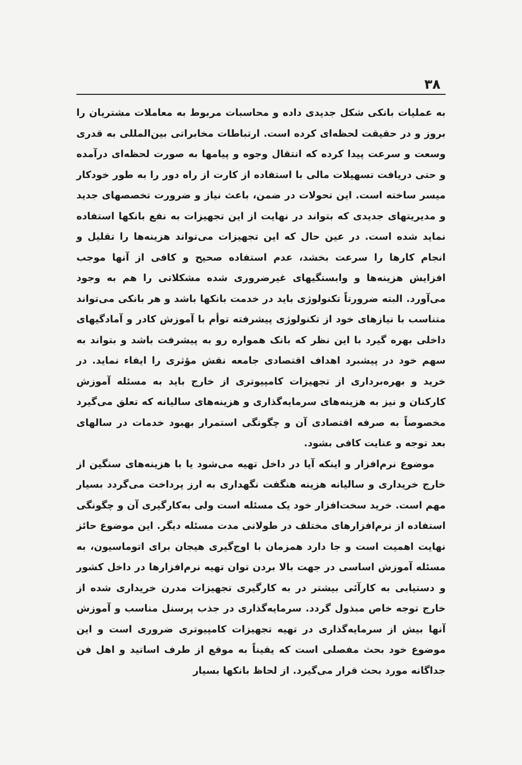۳۸
به عملیات بانکی شکل جدیدی داده و محاسبات مربوط به معاملات مشتریان را بروز و در حقیقت لحظه‌ای کرده است. ارتباطات مخابراتی بین‌المللی به قدری وسعت و سرعت پیدا کرده که انتقال وجوه و پیامها به صورت لحظه‌ای درآمده و حتی دریافت تسهیلات مالی با استفاده از کارت از راه دور را به طور خودکار میسر ساخته است. این تحولات در ضمن، باعث نیاز و ضرورت تخصصهای جدید و مدیریتهای جدیدی که بتواند در نهایت از این تجهیزات به نفع بانکها استفاده نماید شده است. در عین حال که این تجهیزات می‌تواند هزینه‌ها را تقلیل و انجام کارها را سرعت بخشد، عدم استفاده صحیح و کافی از آنها موجب افزایش هزینه‌ها و وابستگیهای غیرضروری شده مشکلاتی را هم به وجود می‌آورد. البته ضرورتاً تکنولوژی باید در خدمت بانکها باشد و هر بانکی می‌تواند متناسب با نیازهای خود از تکنولوژی پیشرفته توأم با آموزش کادر و آمادگیهای داخلی بهره گیرد با این نظر که بانک همواره رو به پیشرفت باشد و بتواند به سهم خود در پیشبرد اهداف اقتصادی جامعه نقش مؤثری را ایفاء نماید. در خرید و بهره‌برداری از تجهیزات کامپیوتری از خارج باید به مسئله آموزش کارکنان و نیز به هزینه‌های سرمایه‌گذاری و هزینه‌های سالیانه که تعلق می‌گیرد مخصوصاً به صرفه اقتصادی آن و چگونگی استمرار بهبود خدمات در سالهای بعد توجه و عنایت کافی بشود.
موضوع نرم‌افزار و اینکه آیا در داخل تهیه می‌شود یا با هزینه‌های سنگین از خارج خریداری و سالیانه هزینه هنگفت نگهداری به ارز پرداخت می‌گردد بسیار مهم است. خرید سخت‌افزار خود یک مسئله است ولی به‌کارگیری آن و چگونگی استفاده از نرم‌افزارهای مختلف در طولانی مدت مسئله دیگر. این موضوع حائز نهایت اهمیت است و جا دارد همزمان با اوج‌گیری هیجان برای اتوماسیون، به مسئله آموزش اساسی در جهت بالا بردن توان تهیه نرم‌افزارها در داخل کشور و دستیابی به کارآئی بیشتر در به کارگیری تجهیزات مدرن خریداری شده از خارج توجه خاص مبذول گردد. سرمایه‌گذاری در جذب پرسنل مناسب و آموزش آنها بیش از سرمایه‌گذاری در تهیه تجهیزات کامپیوتری ضروری است و این موضوع خود بحث مفصلی است که یقیناً به موقع از طرف اساتید و اهل فن جداگانه مورد بحث قرار می‌گیرد. از لحاظ بانکها بسیار